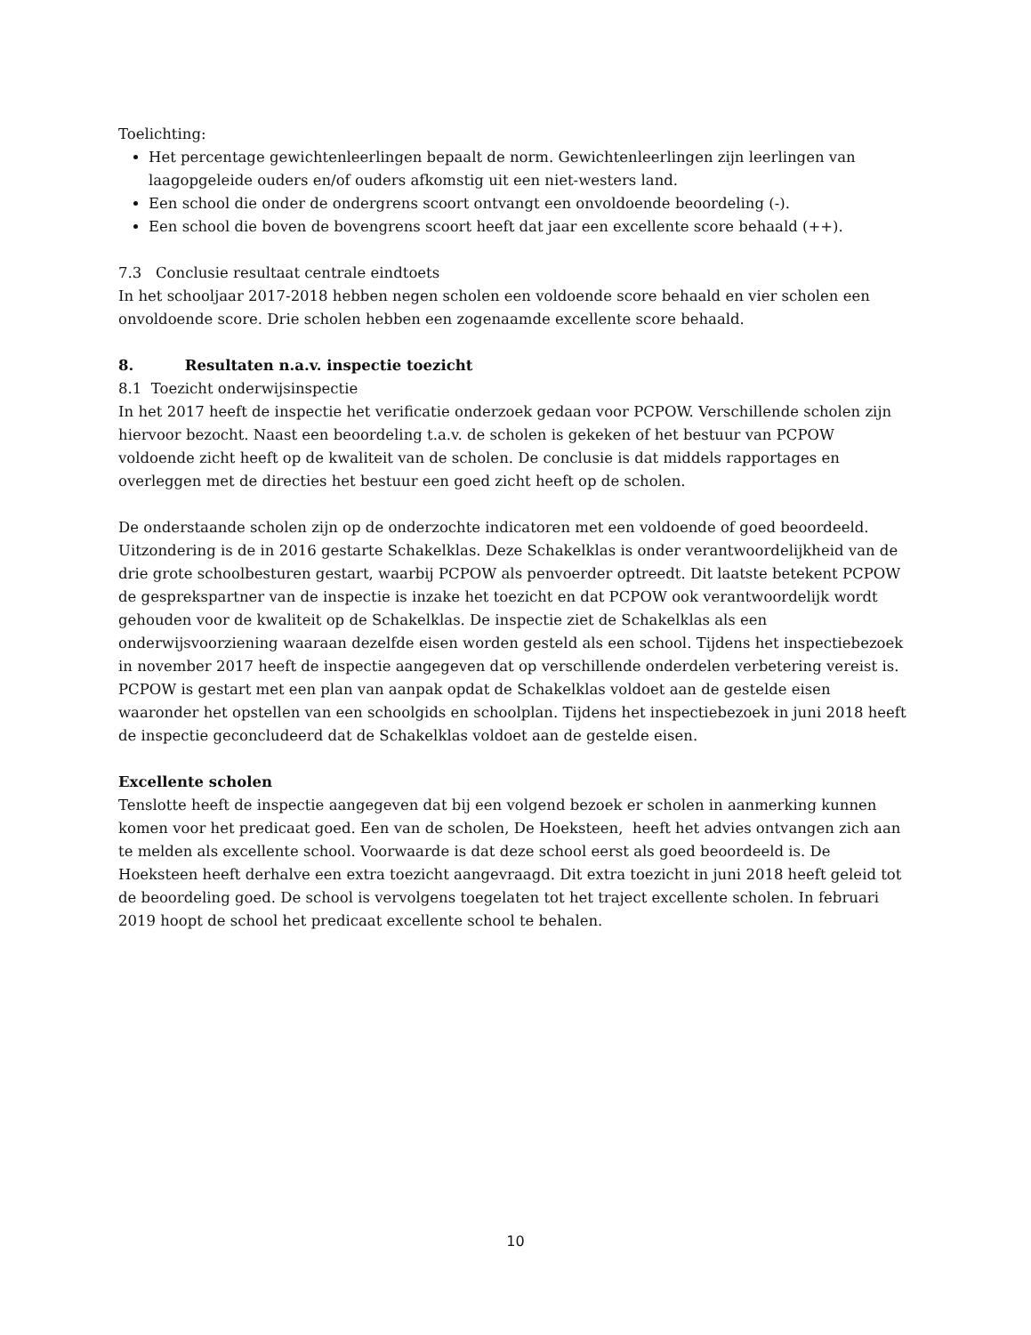Toelichting:
Het percentage gewichtenleerlingen bepaalt de norm. Gewichtenleerlingen zijn leerlingen van laagopgeleide ouders en/of ouders afkomstig uit een niet-westers land.
Een school die onder de ondergrens scoort ontvangt een onvoldoende beoordeling (-).
Een school die boven de bovengrens scoort heeft dat jaar een excellente score behaald (++).
7.3 Conclusie resultaat centrale eindtoets
In het schooljaar 2017-2018 hebben negen scholen een voldoende score behaald en vier scholen een onvoldoende score. Drie scholen hebben een zogenaamde excellente score behaald.
8. Resultaten n.a.v. inspectie toezicht
8.1 Toezicht onderwijsinspectie
In het 2017 heeft de inspectie het verificatie onderzoek gedaan voor PCPOW. Verschillende scholen zijn hiervoor bezocht. Naast een beoordeling t.a.v. de scholen is gekeken of het bestuur van PCPOW voldoende zicht heeft op de kwaliteit van de scholen. De conclusie is dat middels rapportages en overleggen met de directies het bestuur een goed zicht heeft op de scholen.
De onderstaande scholen zijn op de onderzochte indicatoren met een voldoende of goed beoordeeld. Uitzondering is de in 2016 gestarte Schakelklas. Deze Schakelklas is onder verantwoordelijkheid van de drie grote schoolbesturen gestart, waarbij PCPOW als penvoerder optreedt. Dit laatste betekent PCPOW de gesprekspartner van de inspectie is inzake het toezicht en dat PCPOW ook verantwoordelijk wordt gehouden voor de kwaliteit op de Schakelklas. De inspectie ziet de Schakelklas als een onderwijsvoorziening waaraan dezelfde eisen worden gesteld als een school. Tijdens het inspectiebezoek in november 2017 heeft de inspectie aangegeven dat op verschillende onderdelen verbetering vereist is. PCPOW is gestart met een plan van aanpak opdat de Schakelklas voldoet aan de gestelde eisen waaronder het opstellen van een schoolgids en schoolplan. Tijdens het inspectiebezoek in juni 2018 heeft de inspectie geconcludeerd dat de Schakelklas voldoet aan de gestelde eisen.
Excellente scholen
Tenslotte heeft de inspectie aangegeven dat bij een volgend bezoek er scholen in aanmerking kunnen komen voor het predicaat goed. Een van de scholen, De Hoeksteen, heeft het advies ontvangen zich aan te melden als excellente school. Voorwaarde is dat deze school eerst als goed beoordeeld is. De Hoeksteen heeft derhalve een extra toezicht aangevraagd. Dit extra toezicht in juni 2018 heeft geleid tot de beoordeling goed. De school is vervolgens toegelaten tot het traject excellente scholen. In februari 2019 hoopt de school het predicaat excellente school te behalen.
10